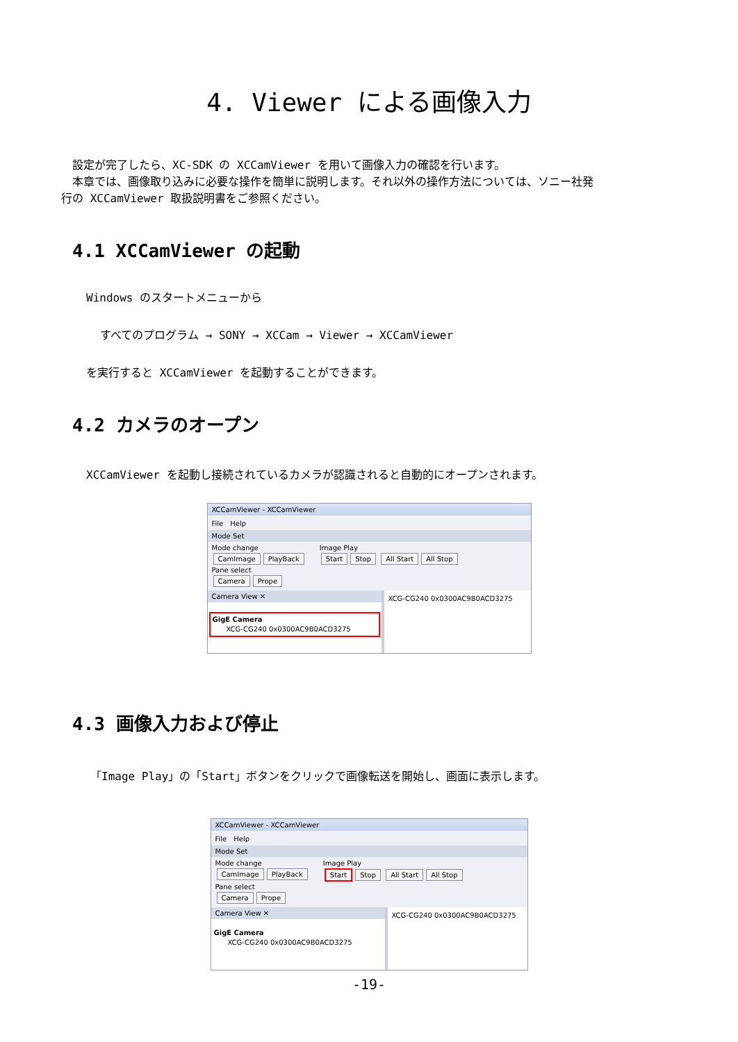4. Viewer による画像入力
　設定が完了したら、XC-SDK の XCCamViewer を用いて画像入力の確認を行います。
　本章では、画像取り込みに必要な操作を簡単に説明します。それ以外の操作方法については、ソニー社発
行の XCCamViewer 取扱説明書をご参照ください。
4.1 XCCamViewer の起動
Windows のスタートメニューから
すべてのプログラム → SONY → XCCam → Viewer → XCCamViewer
を実行すると XCCamViewer を起動することができます。
4.2 カメラのオープン
XCCamViewer を起動し接続されているカメラが認識されると自動的にオープンされます。
XCCamViewer - XCCamViewer
File　Help
Mode Set
Mode change
CamImage PlayBack
Image Play
Start Stop All Start All Stop
Pane select
Camera Prope
Camera View ✕
GigE Camera
　　XCG-CG240 0x0300AC9B0ACD3275
XCG-CG240 0x0300AC9B0ACD3275
4.3 画像入力および停止
「Image Play」の「Start」ボタンをクリックで画像転送を開始し、画面に表示します。
XCCamViewer - XCCamViewer
File　Help
Mode Set
Mode change
CamImage PlayBack
Image Play
Start Stop All Start All Stop
Pane select
Camera Prope
Camera View ✕
GigE Camera
　　XCG-CG240 0x0300AC9B0ACD3275
XCG-CG240 0x0300AC9B0ACD3275
-19-